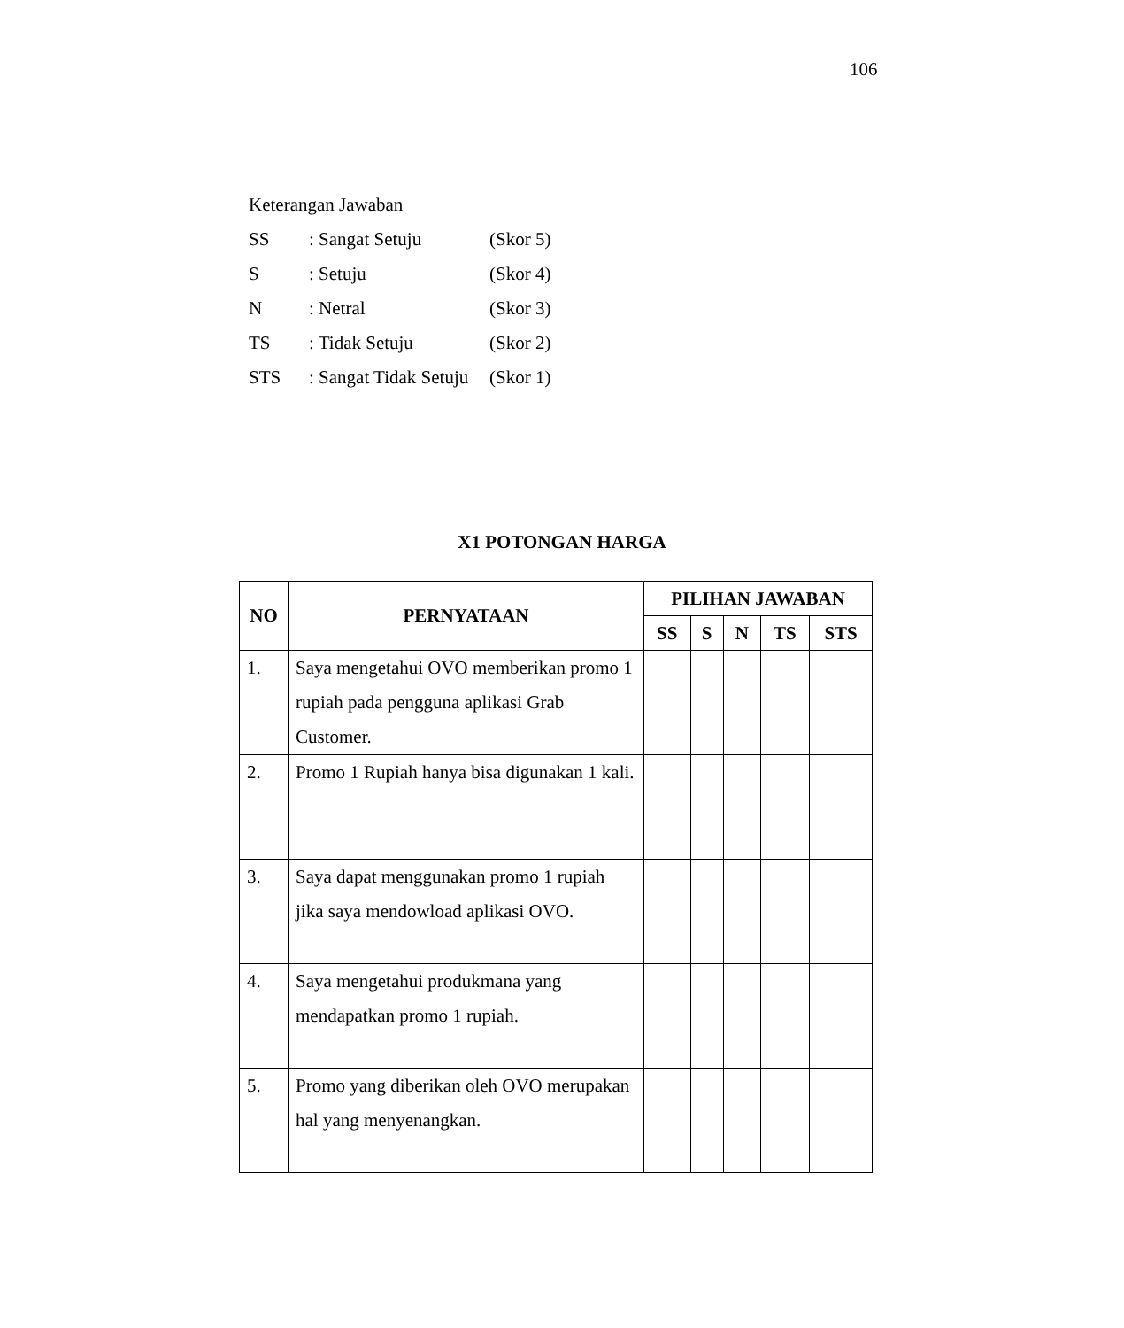106
| Keterangan Jawaban | | |
| SS | : Sangat Setuju | (Skor 5) |
| S | : Setuju | (Skor 4) |
| N | : Netral | (Skor 3) |
| TS | : Tidak Setuju | (Skor 2) |
| STS | : Sangat Tidak Setuju | (Skor 1) |
X1 POTONGAN HARGA
| NO | PERNYATAAN | PILIHAN JAWABAN | | | | |
| --- | --- | --- | --- | --- | --- | --- |
| | | SS | S | N | TS | STS |
| 1. | Saya mengetahui OVO memberikan promo 1 rupiah pada pengguna aplikasi Grab Customer. | | | | | |
| 2. | Promo 1 Rupiah hanya bisa digunakan 1 kali. | | | | | |
| 3. | Saya dapat menggunakan promo 1 rupiah jika saya mendowload aplikasi OVO. | | | | | |
| 4. | Saya mengetahui produkmana yang mendapatkan promo 1 rupiah. | | | | | |
| 5. | Promo yang diberikan oleh OVO merupakan hal yang menyenangkan. | | | | | |